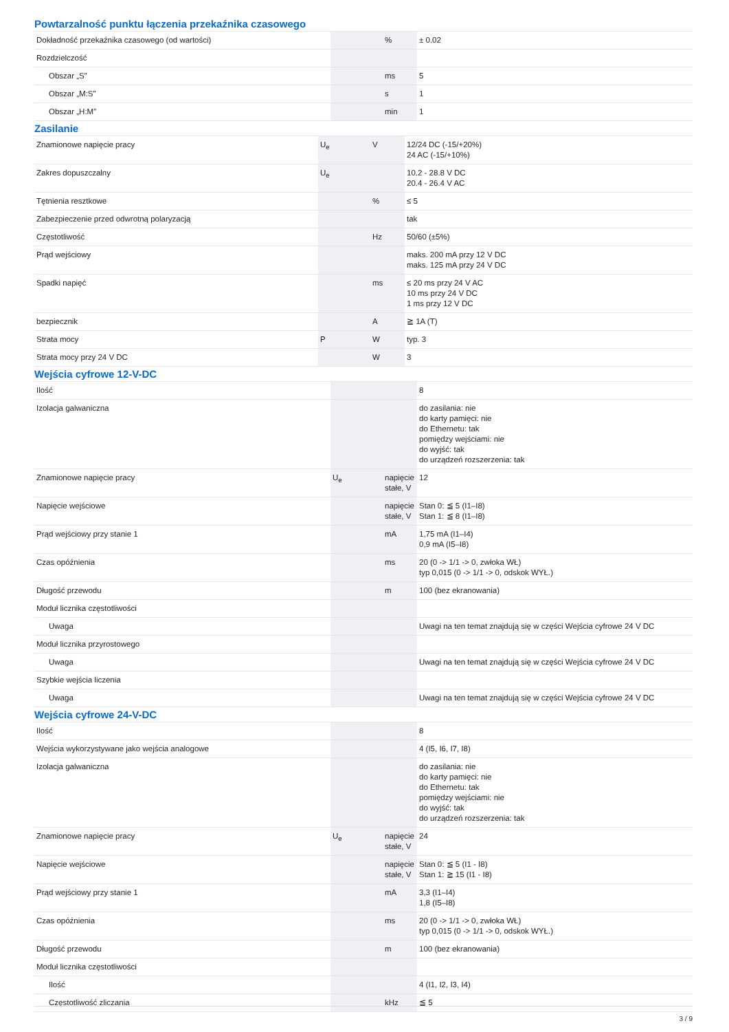Powtarzalność punktu łączenia przekaźnika czasowego
| Dokładność przekaźnika czasowego (od wartości) | | % | ± 0.02 |
| Rozdzielczość | | | |
| Obszar „S” | | ms | 5 |
| Obszar „M:S” | | s | 1 |
| Obszar „H:M” | | min | 1 |
Zasilanie
| Znamionowe napięcie pracy | U<sub>e</sub> | V | 12/24 DC (-15/+20%) 24 AC (-15/+10%) |
| Zakres dopuszczalny | U<sub>e</sub> | | 10.2 - 28.8 V DC 20.4 - 26.4 V AC |
| Tętnienia resztkowe | | % | ≤ 5 |
| Zabezpieczenie przed odwrotną polaryzacją | | | tak |
| Częstotliwość | | Hz | 50/60 (±5%) |
| Prąd wejściowy | | | maks. 200 mA przy 12 V DC maks. 125 mA przy 24 V DC |
| Spadki napięć | | ms | ≤ 20 ms przy 24 V AC 10 ms przy 24 V DC 1 ms przy 12 V DC |
| bezpiecznik | | A | ≧ 1A (T) |
| Strata mocy | P | W | typ. 3 |
| Strata mocy przy 24 V DC | | W | 3 |
Wejścia cyfrowe 12-V-DC
| Ilość | | | 8 |
| Izolacja galwaniczna | | | do zasilania: nie do karty pamięci: nie do Ethernetu: tak pomiędzy wejściami: nie do wyjść: tak do urządzeń rozszerzenia: tak |
| Znamionowe napięcie pracy | U<sub>e</sub> | napięcie stałe, V | 12 |
| Napięcie wejściowe | | napięcie stałe, V | Stan 0: ≦ 5 (I1–I8) Stan 1: ≦ 8 (I1–I8) |
| Prąd wejściowy przy stanie 1 | | mA | 1,75 mA (I1–I4) 0,9 mA (I5–I8) |
| Czas opóźnienia | | ms | 20 (0 -> 1/1 -> 0, zwłoka WŁ) typ 0,015 (0 -> 1/1 -> 0, odskok WYŁ.) |
| Długość przewodu | | m | 100 (bez ekranowania) |
| Moduł licznika częstotliwości | | | |
| Uwaga | | | Uwagi na ten temat znajdują się w części Wejścia cyfrowe 24 V DC |
| Moduł licznika przyrostowego | | | |
| Uwaga | | | Uwagi na ten temat znajdują się w części Wejścia cyfrowe 24 V DC |
| Szybkie wejścia liczenia | | | |
| Uwaga | | | Uwagi na ten temat znajdują się w części Wejścia cyfrowe 24 V DC |
Wejścia cyfrowe 24-V-DC
| Ilość | | | 8 |
| Wejścia wykorzystywane jako wejścia analogowe | | | 4 (I5, I6, I7, I8) |
| Izolacja galwaniczna | | | do zasilania: nie do karty pamięci: nie do Ethernetu: tak pomiędzy wejściami: nie do wyjść: tak do urządzeń rozszerzenia: tak |
| Znamionowe napięcie pracy | U<sub>e</sub> | napięcie stałe, V | 24 |
| Napięcie wejściowe | | napięcie stałe, V | Stan 0: ≦ 5 (I1 - I8) Stan 1: ≧ 15 (I1 - I8) |
| Prąd wejściowy przy stanie 1 | | mA | 3,3 (I1–I4) 1,8 (I5–I8) |
| Czas opóźnienia | | ms | 20 (0 -> 1/1 -> 0, zwłoka WŁ) typ 0,015 (0 -> 1/1 -> 0, odskok WYŁ.) |
| Długość przewodu | | m | 100 (bez ekranowania) |
| Moduł licznika częstotliwości | | | |
| Ilość | | | 4 (I1, I2, I3, I4) |
| Częstotliwość zliczania | | kHz | ≦ 5 |
3 / 9